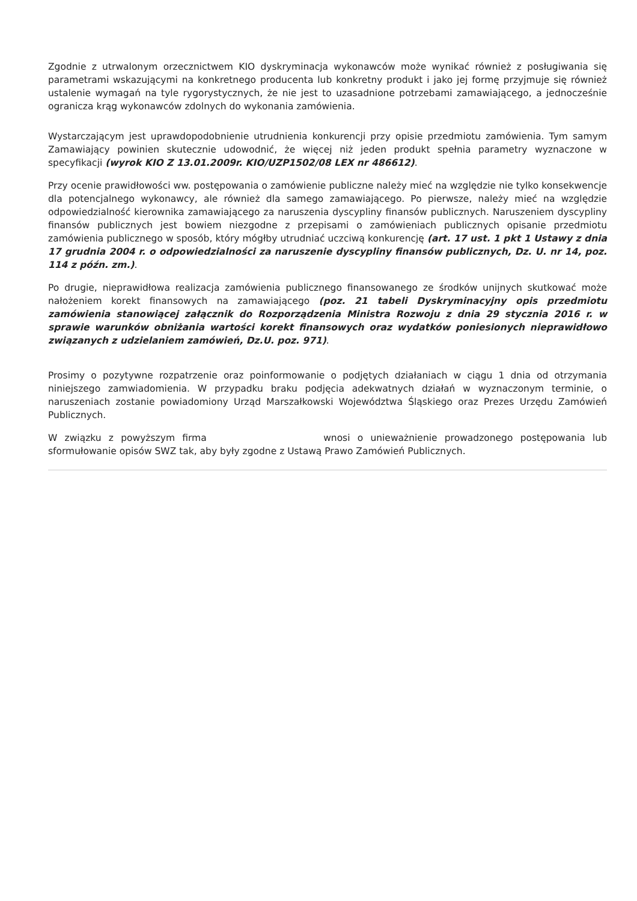Zgodnie z utrwalonym orzecznictwem KIO dyskryminacja wykonawców może wynikać również z posługiwania się parametrami wskazującymi na konkretnego producenta lub konkretny produkt i jako jej formę przyjmuje się również ustalenie wymagań na tyle rygorystycznych, że nie jest to uzasadnione potrzebami zamawiającego, a jednocześnie ogranicza krąg wykonawców zdolnych do wykonania zamówienia.
Wystarczającym jest uprawdopodobnienie utrudnienia konkurencji przy opisie przedmiotu zamówienia. Tym samym Zamawiający powinien skutecznie udowodnić, że więcej niż jeden produkt spełnia parametry wyznaczone w specyfikacji (wyrok KIO Z 13.01.2009r. KIO/UZP1502/08 LEX nr 486612).
Przy ocenie prawidłowości ww. postępowania o zamówienie publiczne należy mieć na względzie nie tylko konsekwencje dla potencjalnego wykonawcy, ale również dla samego zamawiającego. Po pierwsze, należy mieć na względzie odpowiedzialność kierownika zamawiającego za naruszenia dyscypliny finansów publicznych. Naruszeniem dyscypliny finansów publicznych jest bowiem niezgodne z przepisami o zamówieniach publicznych opisanie przedmiotu zamówienia publicznego w sposób, który mógłby utrudniać uczciwą konkurencję (art. 17 ust. 1 pkt 1 Ustawy z dnia 17 grudnia 2004 r. o odpowiedzialności za naruszenie dyscypliny finansów publicznych, Dz. U. nr 14, poz. 114 z późn. zm.).
Po drugie, nieprawidłowa realizacja zamówienia publicznego finansowanego ze środków unijnych skutkować może nałożeniem korekt finansowych na zamawiającego (poz. 21 tabeli Dyskryminacyjny opis przedmiotu zamówienia stanowiącej załącznik do Rozporządzenia Ministra Rozwoju z dnia 29 stycznia 2016 r. w sprawie warunków obniżania wartości korekt finansowych oraz wydatków poniesionych nieprawidłowo związanych z udzielaniem zamówień, Dz.U. poz. 971).
Prosimy o pozytywne rozpatrzenie oraz poinformowanie o podjętych działaniach w ciągu 1 dnia od otrzymania niniejszego zamwiadomienia. W przypadku braku podjęcia adekwatnych działań w wyznaczonym terminie, o naruszeniach zostanie powiadomiony Urząd Marszałkowski Województwa Śląskiego oraz Prezes Urzędu Zamówień Publicznych.
W związku z powyższym firma wnosi o unieważnienie prowadzonego postępowania lub sformułowanie opisów SWZ tak, aby były zgodne z Ustawą Prawo Zamówień Publicznych.